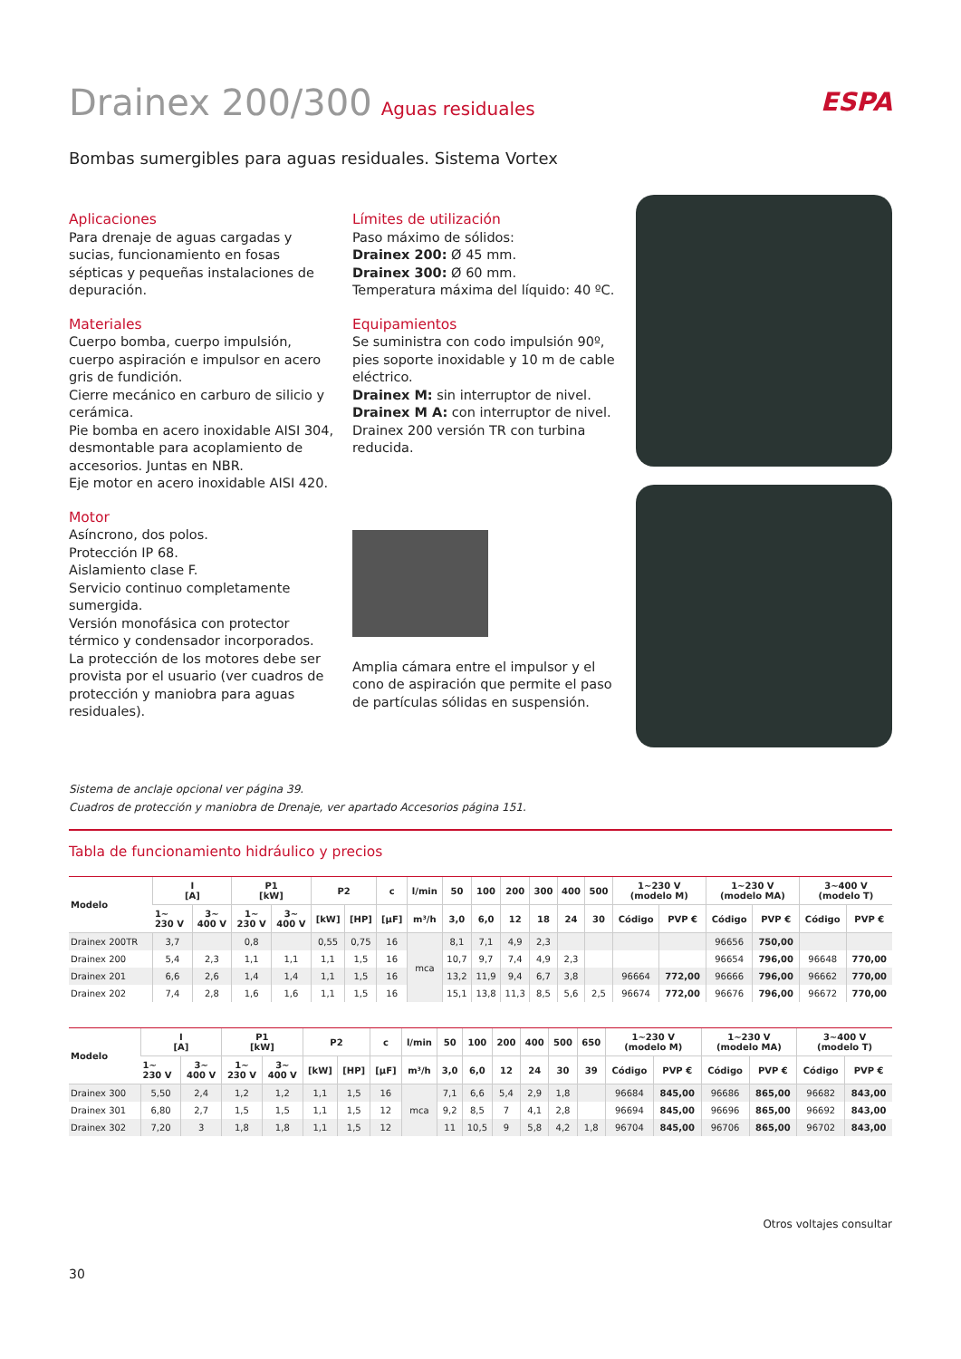Drainex 200/300 Aguas residuales
ESPA
Bombas sumergibles para aguas residuales. Sistema Vortex
Aplicaciones
Para drenaje de aguas cargadas y sucias, funcionamiento en fosas sépticas y pequeñas instalaciones de depuración.
Materiales
Cuerpo bomba, cuerpo impulsión, cuerpo aspiración e impulsor en acero gris de fundición.
Cierre mecánico en carburo de silicio y cerámica.
Pie bomba en acero inoxidable AISI 304, desmontable para acoplamiento de accesorios. Juntas en NBR.
Eje motor en acero inoxidable AISI 420.
Motor
Asíncrono, dos polos.
Protección IP 68.
Aislamiento clase F.
Servicio continuo completamente sumergida.
Versión monofásica con protector térmico y condensador incorporados.
La protección de los motores debe ser provista por el usuario (ver cuadros de protección y maniobra para aguas residuales).
Límites de utilización
Paso máximo de sólidos:
Drainex 200: Ø 45 mm.
Drainex 300: Ø 60 mm.
Temperatura máxima del líquido: 40 ºC.
Equipamientos
Se suministra con codo impulsión 90º, pies soporte inoxidable y 10 m de cable eléctrico.
Drainex M: sin interruptor de nivel.
Drainex M A: con interruptor de nivel.
Drainex 200 versión TR con turbina reducida.
Amplia cámara entre el impulsor y el cono de aspiración que permite el paso de partículas sólidas en suspensión.
Sistema de anclaje opcional ver página 39.
Cuadros de protección y maniobra de Drenaje, ver apartado Accesorios página 151.
Tabla de funcionamiento hidráulico y precios
| Modelo | I [A] | | P1 [kW] | | P2 | | c | l/min | 50 | 100 | 200 | 300 | 400 | 500 | 1~230 V (modelo M) | | 1~230 V (modelo MA) | | 3~400 V (modelo T) | |
| --- | --- | --- | --- | --- | --- | --- | --- | --- | --- | --- | --- | --- | --- | --- | --- | --- | --- | --- | --- | --- |
| | 1~ 230 V | 3~ 400 V | 1~ 230 V | 3~ 400 V | [kW] | [HP] | [µF] | m³/h | 3,0 | 6,0 | 12 | 18 | 24 | 30 | Código | PVP € | Código | PVP € | Código | PVP € |
| Drainex 200TR | 3,7 | | 0,8 | | 0,55 | 0,75 | 16 | mca | 8,1 | 7,1 | 4,9 | 2,3 | | | | | 96656 | 750,00 | | |
| Drainex 200 | 5,4 | 2,3 | 1,1 | 1,1 | 1,1 | 1,5 | 16 | | 10,7 | 9,7 | 7,4 | 4,9 | 2,3 | | | | 96654 | 796,00 | 96648 | 770,00 |
| Drainex 201 | 6,6 | 2,6 | 1,4 | 1,4 | 1,1 | 1,5 | 16 | | 13,2 | 11,9 | 9,4 | 6,7 | 3,8 | | 96664 | 772,00 | 96666 | 796,00 | 96662 | 770,00 |
| Drainex 202 | 7,4 | 2,8 | 1,6 | 1,6 | 1,1 | 1,5 | 16 | | 15,1 | 13,8 | 11,3 | 8,5 | 5,6 | 2,5 | 96674 | 772,00 | 96676 | 796,00 | 96672 | 770,00 |
| Modelo | I [A] | | P1 [kW] | | P2 | | c | l/min | 50 | 100 | 200 | 400 | 500 | 650 | 1~230 V (modelo M) | | 1~230 V (modelo MA) | | 3~400 V (modelo T) | |
| --- | --- | --- | --- | --- | --- | --- | --- | --- | --- | --- | --- | --- | --- | --- | --- | --- | --- | --- | --- | --- |
| | 1~ 230 V | 3~ 400 V | 1~ 230 V | 3~ 400 V | [kW] | [HP] | [µF] | m³/h | 3,0 | 6,0 | 12 | 24 | 30 | 39 | Código | PVP € | Código | PVP € | Código | PVP € |
| Drainex 300 | 5,50 | 2,4 | 1,2 | 1,2 | 1,1 | 1,5 | 16 | mca | 7,1 | 6,6 | 5,4 | 2,9 | 1,8 | | 96684 | 845,00 | 96686 | 865,00 | 96682 | 843,00 |
| Drainex 301 | 6,80 | 2,7 | 1,5 | 1,5 | 1,1 | 1,5 | 12 | | 9,2 | 8,5 | 7 | 4,1 | 2,8 | | 96694 | 845,00 | 96696 | 865,00 | 96692 | 843,00 |
| Drainex 302 | 7,20 | 3 | 1,8 | 1,8 | 1,1 | 1,5 | 12 | | 11 | 10,5 | 9 | 5,8 | 4,2 | 1,8 | 96704 | 845,00 | 96706 | 865,00 | 96702 | 843,00 |
Otros voltajes consultar
30